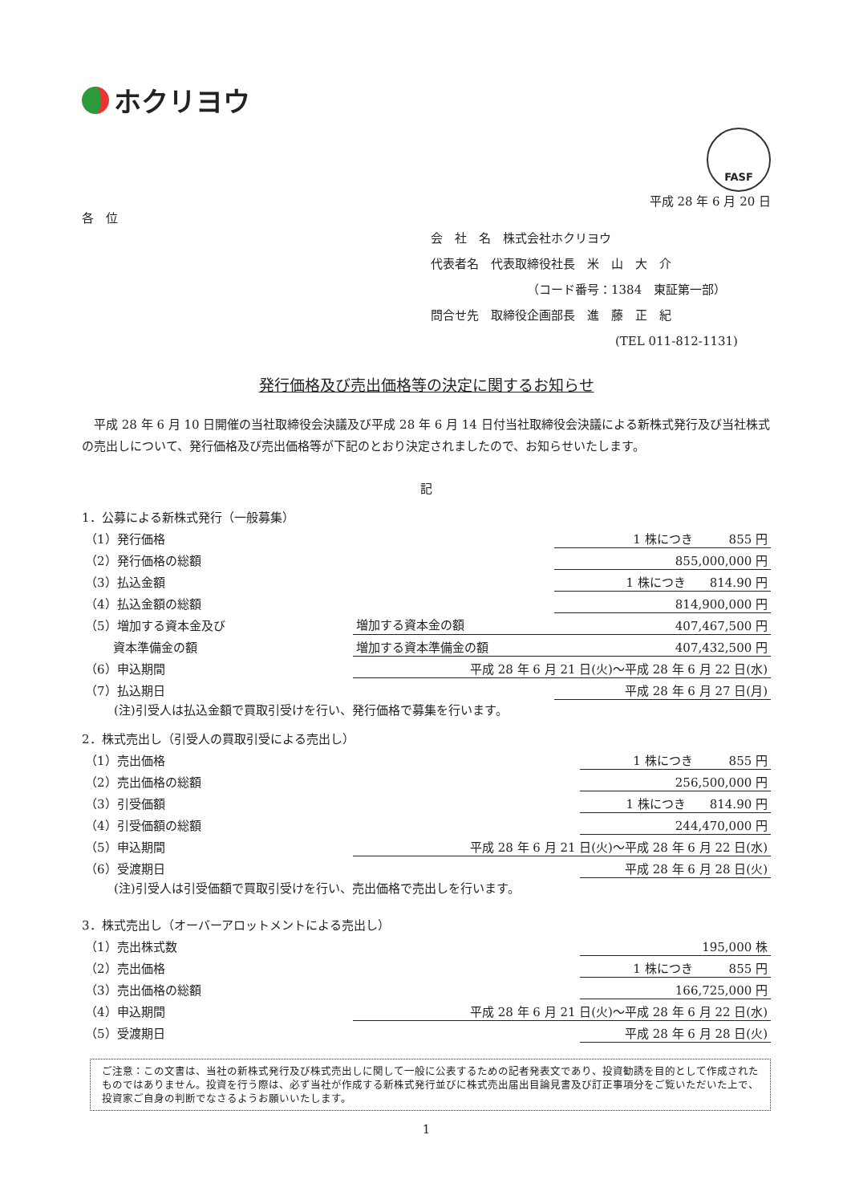ホクリヨウ
FASF
平成 28 年 6 月 20 日
各　位
会　社　名　株式会社ホクリヨウ
代表者名　代表取締役社長　米　山　大　介
（コード番号：1384　東証第一部）
問合せ先　取締役企画部長　進　藤　正　紀
(TEL 011-812-1131)
発行価格及び売出価格等の決定に関するお知らせ
　平成 28 年 6 月 10 日開催の当社取締役会決議及び平成 28 年 6 月 14 日付当社取締役会決議による新株式発行及び当社株式の売出しについて、発行価格及び売出価格等が下記のとおり決定されましたので、お知らせいたします。
記
1．公募による新株式発行（一般募集）
| （1）発行価格 | | 1 株につき 855 円 |
| （2）発行価格の総額 | | 855,000,000 円 |
| （3）払込金額 | | 1 株につき 814.90 円 |
| （4）払込金額の総額 | | 814,900,000 円 |
| （5）増加する資本金及び | 増加する資本金の額 | 407,467,500 円 |
| 資本準備金の額 | 増加する資本準備金の額 | 407,432,500 円 |
| （6）申込期間 | 平成 28 年 6 月 21 日(火)～平成 28 年 6 月 22 日(水) | |
| （7）払込期日 | | 平成 28 年 6 月 27 日(月) |
(注)引受人は払込金額で買取引受けを行い、発行価格で募集を行います。
2．株式売出し（引受人の買取引受による売出し）
| （1）売出価格 | | 1 株につき 855 円 |
| （2）売出価格の総額 | | 256,500,000 円 |
| （3）引受価額 | | 1 株につき 814.90 円 |
| （4）引受価額の総額 | | 244,470,000 円 |
| （5）申込期間 | 平成 28 年 6 月 21 日(火)～平成 28 年 6 月 22 日(水) | |
| （6）受渡期日 | | 平成 28 年 6 月 28 日(火) |
(注)引受人は引受価額で買取引受けを行い、売出価格で売出しを行います。
3．株式売出し（オーバーアロットメントによる売出し）
| （1）売出株式数 | | 195,000 株 |
| （2）売出価格 | | 1 株につき 855 円 |
| （3）売出価格の総額 | | 166,725,000 円 |
| （4）申込期間 | 平成 28 年 6 月 21 日(火)～平成 28 年 6 月 22 日(水) | |
| （5）受渡期日 | | 平成 28 年 6 月 28 日(火) |
ご注意：この文書は、当社の新株式発行及び株式売出しに関して一般に公表するための記者発表文であり、投資勧誘を目的として作成されたものではありません。投資を行う際は、必ず当社が作成する新株式発行並びに株式売出届出目論見書及び訂正事項分をご覧いただいた上で、投資家ご自身の判断でなさるようお願いいたします。
1